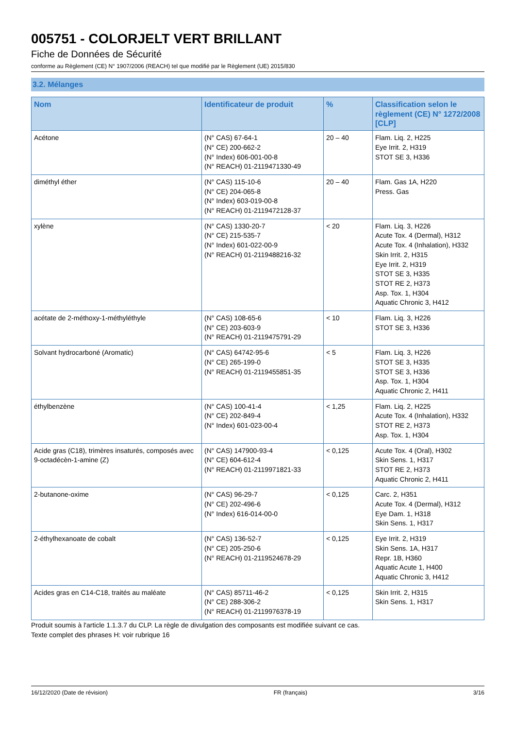005751 - COLORJELT VERT BRILLANT
Fiche de Données de Sécurité
conforme au Règlement (CE) N° 1907/2006 (REACH) tel que modifié par le Règlement (UE) 2015/830
3.2. Mélanges
| Nom | Identificateur de produit | % | Classification selon le règlement (CE) N° 1272/2008 [CLP] |
| --- | --- | --- | --- |
| Acétone | (N° CAS) 67-64-1 (N° CE) 200-662-2 (N° Index) 606-001-00-8 (N° REACH) 01-2119471330-49 | 20 – 40 | Flam. Liq. 2, H225 Eye Irrit. 2, H319 STOT SE 3, H336 |
| diméthyl éther | (N° CAS) 115-10-6 (N° CE) 204-065-8 (N° Index) 603-019-00-8 (N° REACH) 01-2119472128-37 | 20 – 40 | Flam. Gas 1A, H220 Press. Gas |
| xylène | (N° CAS) 1330-20-7 (N° CE) 215-535-7 (N° Index) 601-022-00-9 (N° REACH) 01-2119488216-32 | < 20 | Flam. Liq. 3, H226 Acute Tox. 4 (Dermal), H312 Acute Tox. 4 (Inhalation), H332 Skin Irrit. 2, H315 Eye Irrit. 2, H319 STOT SE 3, H335 STOT RE 2, H373 Asp. Tox. 1, H304 Aquatic Chronic 3, H412 |
| acétate de 2-méthoxy-1-méthyléthyle | (N° CAS) 108-65-6 (N° CE) 203-603-9 (N° REACH) 01-2119475791-29 | < 10 | Flam. Liq. 3, H226 STOT SE 3, H336 |
| Solvant hydrocarboné (Aromatic) | (N° CAS) 64742-95-6 (N° CE) 265-199-0 (N° REACH) 01-2119455851-35 | < 5 | Flam. Liq. 3, H226 STOT SE 3, H335 STOT SE 3, H336 Asp. Tox. 1, H304 Aquatic Chronic 2, H411 |
| éthylbenzène | (N° CAS) 100-41-4 (N° CE) 202-849-4 (N° Index) 601-023-00-4 | < 1,25 | Flam. Liq. 2, H225 Acute Tox. 4 (Inhalation), H332 STOT RE 2, H373 Asp. Tox. 1, H304 |
| Acide gras (C18), trimères insaturés, composés avec 9-octadécèn-1-amine (Z) | (N° CAS) 147900-93-4 (N° CE) 604-612-4 (N° REACH) 01-2119971821-33 | < 0,125 | Acute Tox. 4 (Oral), H302 Skin Sens. 1, H317 STOT RE 2, H373 Aquatic Chronic 2, H411 |
| 2-butanone-oxime | (N° CAS) 96-29-7 (N° CE) 202-496-6 (N° Index) 616-014-00-0 | < 0,125 | Carc. 2, H351 Acute Tox. 4 (Dermal), H312 Eye Dam. 1, H318 Skin Sens. 1, H317 |
| 2-éthylhexanoate de cobalt | (N° CAS) 136-52-7 (N° CE) 205-250-6 (N° REACH) 01-2119524678-29 | < 0,125 | Eye Irrit. 2, H319 Skin Sens. 1A, H317 Repr. 1B, H360 Aquatic Acute 1, H400 Aquatic Chronic 3, H412 |
| Acides gras en C14-C18, traités au maléate | (N° CAS) 85711-46-2 (N° CE) 288-306-2 (N° REACH) 01-2119976378-19 | < 0,125 | Skin Irrit. 2, H315 Skin Sens. 1, H317 |
Produit soumis à l'article 1.1.3.7 du CLP. La règle de divulgation des composants est modifiée suivant ce cas.
Texte complet des phrases H: voir rubrique 16
16/12/2020 (Date de révision) FR (français) 3/16